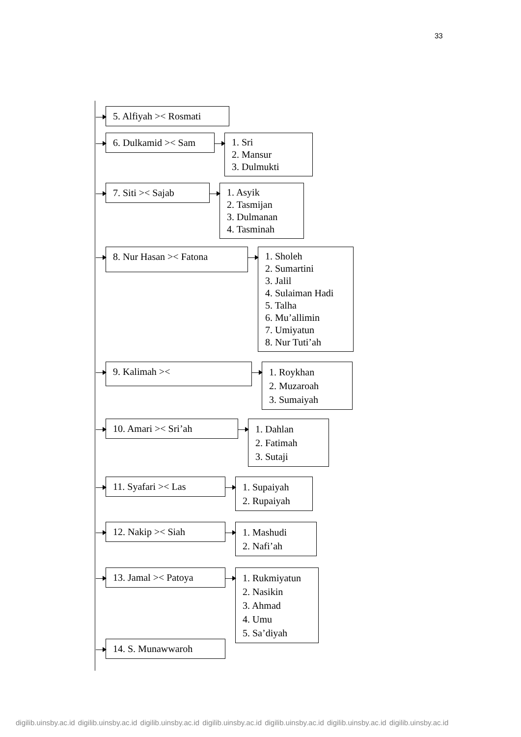33
5. Alfiyah >< Rosmati
6. Dulkamid >< Sam
1. Sri
2. Mansur
3. Dulmukti
7. Siti >< Sajab
1. Asyik
2. Tasmijan
3. Dulmanan
4. Tasminah
8. Nur Hasan >< Fatona
1. Sholeh
2. Sumartini
3. Jalil
4. Sulaiman Hadi
5. Talha
6. Mu’allimin
7. Umiyatun
8. Nur Tuti’ah
9. Kalimah ><
1. Roykhan
2. Muzaroah
3. Sumaiyah
10. Amari >< Sri’ah
1. Dahlan
2. Fatimah
3. Sutaji
11. Syafari >< Las
1. Supaiyah
2. Rupaiyah
12. Nakip >< Siah
1. Mashudi
2. Nafi’ah
13. Jamal >< Patoya
1. Rukmiyatun
2. Nasikin
3. Ahmad
4. Umu
5. Sa’diyah
14. S. Munawwaroh
digilib.uinsby.ac.id digilib.uinsby.ac.id digilib.uinsby.ac.id digilib.uinsby.ac.id digilib.uinsby.ac.id digilib.uinsby.ac.id digilib.uinsby.ac.id